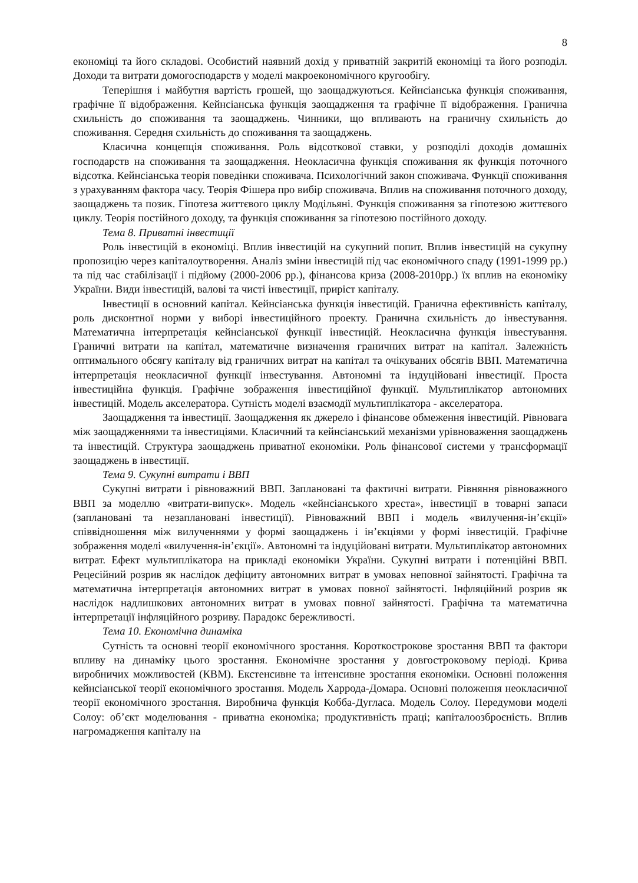8
економіці та його складові. Особистий наявний дохід у приватній закритій економіці та його розподіл. Доходи та витрати домогосподарств у моделі макроекономічного кругообігу.
Теперішня і майбутня вартість грошей, що заощаджуються. Кейнсіанська функція споживання, графічне її відображення. Кейнсіанська функція заощадження та графічне її відображення. Гранична схильність до споживання та заощаджень. Чинники, що впливають на граничну схильність до споживання. Середня схильність до споживання та заощаджень.
Класична концепція споживання. Роль відсоткової ставки, у розподілі доходів домашніх господарств на споживання та заощадження. Неокласична функція споживання як функція поточного відсотка. Кейнсіанська теорія поведінки споживача. Психологічний закон споживача. Функції споживання з урахуванням фактора часу. Теорія Фішера про вибір споживача. Вплив на споживання поточного доходу, заощаджень та позик. Гіпотеза життєвого циклу Модільяні. Функція споживання за гіпотезою життєвого циклу. Теорія постійного доходу, та функція споживання за гіпотезою постійного доходу.
Тема 8. Приватні інвестиції
Роль інвестицій в економіці. Вплив інвестицій на сукупний попит. Вплив інвестицій на сукупну пропозицію через капіталоутворення. Аналіз зміни інвестицій під час економічного спаду (1991-1999 рр.) та під час стабілізації і підйому (2000-2006 рр.), фінансова криза (2008-2010рр.) їх вплив на економіку України. Види інвестицій, валові та чисті інвестиції, приріст капіталу.
Інвестиції в основний капітал. Кейнсіанська функція інвестицій. Гранична ефективність капіталу, роль дисконтної норми у виборі інвестиційного проекту. Гранична схильність до інвестування. Математична інтерпретація кейнсіанської функції інвестицій. Неокласична функція інвестування. Граничні витрати на капітал, математичне визначення граничних витрат на капітал. Залежність оптимального обсягу капіталу від граничних витрат на капітал та очікуваних обсягів ВВП. Математична інтерпретація неокласичної функції інвестування. Автономні та індуційовані інвестиції. Проста інвестиційна функція. Графічне зображення інвестиційної функції. Мультиплікатор автономних інвестицій. Модель акселератора. Сутність моделі взаємодії мультиплікатора - акселератора.
Заощадження та інвестиції. Заощадження як джерело і фінансове обмеження інвестицій. Рівновага між заощадженнями та інвестиціями. Класичний та кейнсіанський механізми урівноваження заощаджень та інвестицій. Структура заощаджень приватної економіки. Роль фінансової системи у трансформації заощаджень в інвестиції.
Тема 9. Сукупні витрати і ВВП
Сукупні витрати і рівноважний ВВП. Заплановані та фактичні витрати. Рівняння рівноважного ВВП за моделлю «витрати-випуск». Модель «кейнсіанського хреста», інвестиції в товарні запаси (заплановані та незаплановані інвестиції). Рівноважний ВВП і модель «вилучення-ін’єкції» співвідношення між вилученнями у формі заощаджень і ін’єкціями у формі інвестицій. Графічне зображення моделі «вилучення-ін’єкції». Автономні та індуційовані витрати. Мультиплікатор автономних витрат. Ефект мультиплікатора на прикладі економіки України. Сукупні витрати і потенційні ВВП. Рецесійний розрив як наслідок дефіциту автономних витрат в умовах неповної зайнятості. Графічна та математична інтерпретація автономних витрат в умовах повної зайнятості. Інфляційний розрив як наслідок надлишкових автономних витрат в умовах повної зайнятості. Графічна та математична інтерпретації інфляційного розриву. Парадокс бережливості.
Тема 10. Економічна динаміка
Сутність та основні теорії економічного зростання. Короткострокове зростання ВВП та фактори впливу на динаміку цього зростання. Економічне зростання у довгостроковому періоді. Крива виробничих можливостей (КВМ). Екстенсивне та інтенсивне зростання економіки. Основні положення кейнсіанської теорії економічного зростання. Модель Харрода-Домара. Основні положення неокласичної теорії економічного зростання. Виробнича функція Кобба-Дугласа. Модель Солоу. Передумови моделі Солоу: об’єкт моделювання - приватна економіка; продуктивність праці; капіталоозброєність. Вплив нагромадження капіталу на